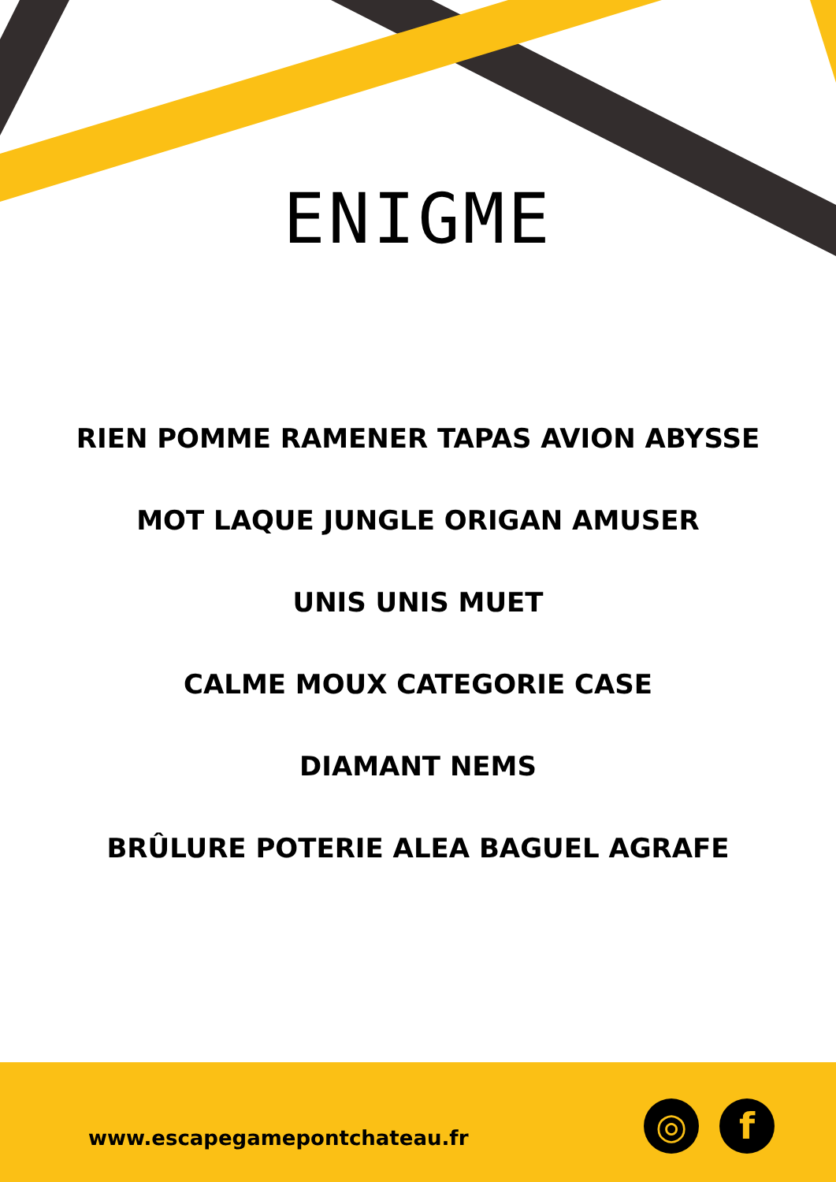ENIGME
RIEN POMME RAMENER TAPAS AVION ABYSSE
MOT LAQUE JUNGLE ORIGAN AMUSER
UNIS UNIS MUET
CALME MOUX CATEGORIE CASE
DIAMANT NEMS
BRÛLURE POTERIE ALEA BAGUEL AGRAFE
www.escapegamepontchateau.fr
◎ f